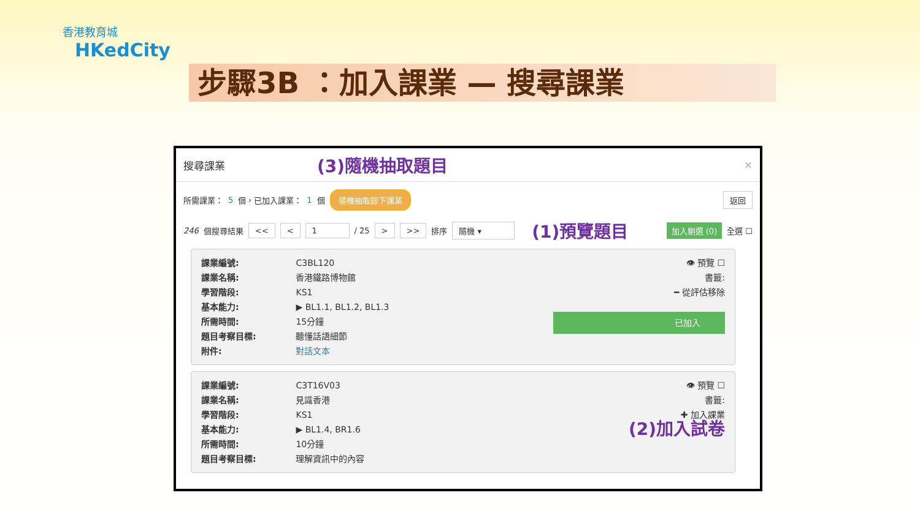香港教育城
HKedCity
步驟3B ：加入課業 — 搜尋課業
搜尋課業 (3)隨機抽取題目 ×
所需課業： 5 個，已加入課業： 1 個 隨機抽取餘下課業 返回
246 個搜尋結果 << < 1 / 25 > >> 排序 隨機 ▾ (1)預覽題目 加入剔選 (0) 全選 ☐
課業編號: C3BL120
課業名稱: 香港鐵路博物館
學習階段: KS1
基本能力: ▶ BL1.1, BL1.2, BL1.3
所需時間: 15分鐘
題目考察目標: 聽懂話語細節
附件: 對話文本
👁 預覽 ☐
書籤:
━ 從評估移除
已加入
課業編號: C3T16V03
課業名稱: 見識香港
學習階段: KS1
基本能力: ▶ BL1.4, BR1.6
所需時間: 10分鐘
題目考察目標: 理解資訊中的內容
👁 預覽 ☐
書籤:
✚ 加入課業
(2)加入試卷